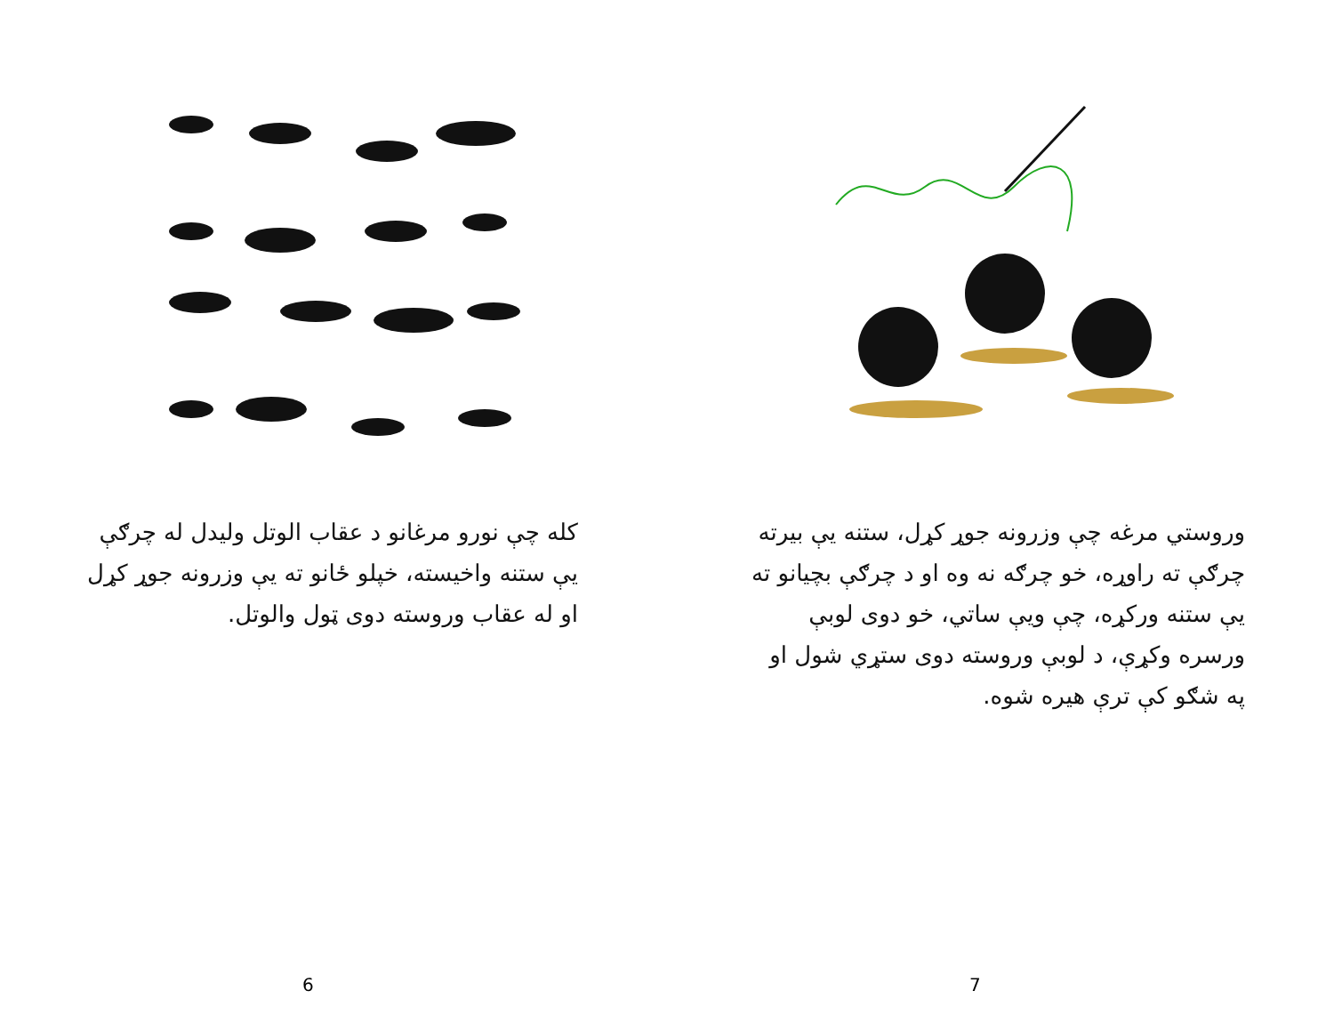کله چې نورو مرغانو د عقاب الوتل ولیدل له چرګې یې ستنه واخیسته، خپلو ځانو ته یې وزرونه جوړ کړل او له عقاب وروسته دوی ټول والوتل.
6
وروستي مرغه چې وزرونه جوړ کړل، ستنه یې بیرته چرګې ته راوړه، خو چرګه نه وه او د چرګې بچیانو ته یې ستنه ورکړه، چې ویې ساتي، خو دوی لوبې ورسره وکړې، د لوبې وروسته دوی ستړي شول او په شګو کې ترې هیره شوه.
7